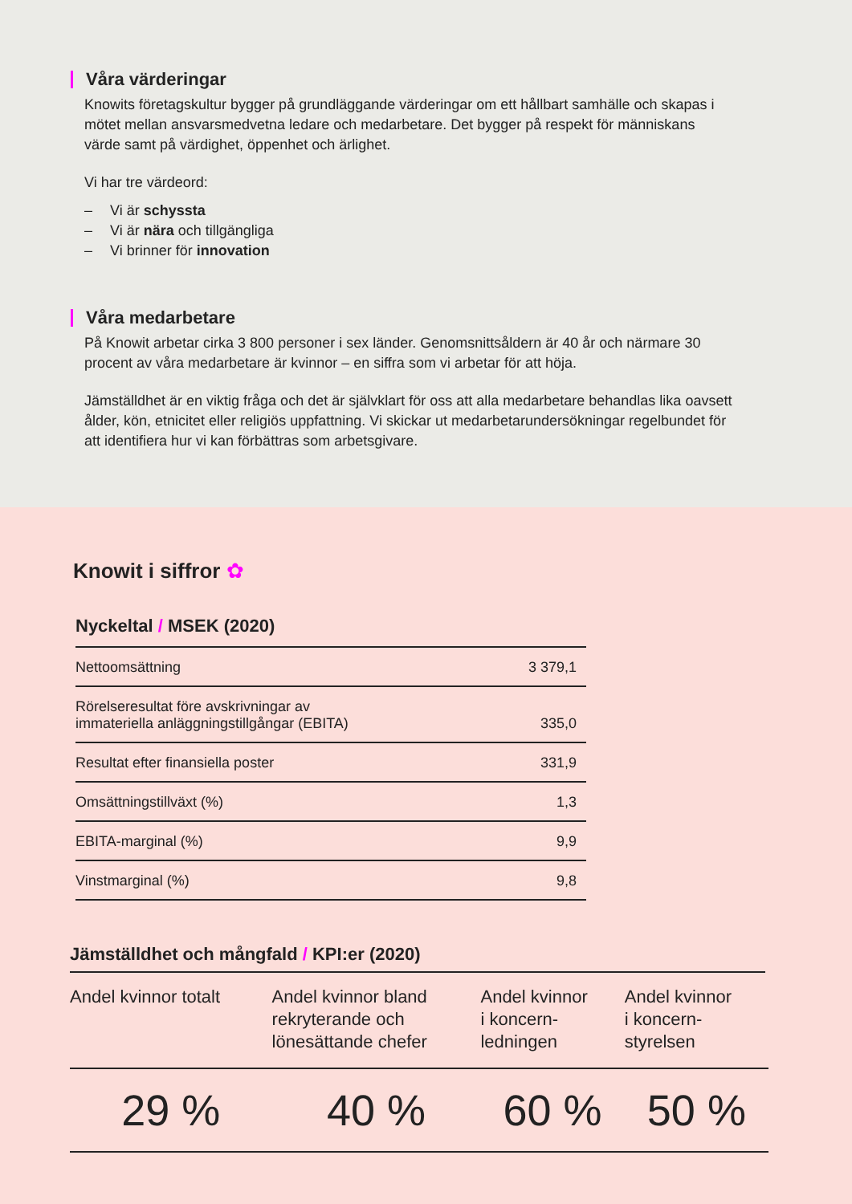Våra värderingar
Knowits företagskultur bygger på grundläggande värderingar om ett hållbart samhälle och skapas i mötet mellan ansvarsmedvetna ledare och medarbetare. Det bygger på respekt för människans värde samt på värdighet, öppenhet och ärlighet.
Vi har tre värdeord:
– Vi är schyssta
– Vi är nära och tillgängliga
– Vi brinner för innovation
Våra medarbetare
På Knowit arbetar cirka 3 800 personer i sex länder. Genomsnittsåldern är 40 år och närmare 30 procent av våra medarbetare är kvinnor – en siffra som vi arbetar för att höja.
Jämställdhet är en viktig fråga och det är självklart för oss att alla medarbetare behandlas lika oavsett ålder, kön, etnicitet eller religiös uppfattning. Vi skickar ut medarbetarundersökningar regelbundet för att identifiera hur vi kan förbättras som arbetsgivare.
Knowit i siffror ✿
Nyckeltal / MSEK (2020)
| Nettoomsättning | 3 379,1 |
| Rörelseresultat före avskrivningar av immateriella anläggningstillgångar (EBITA) | 335,0 |
| Resultat efter finansiella poster | 331,9 |
| Omsättningstillväxt (%) | 1,3 |
| EBITA-marginal (%) | 9,9 |
| Vinstmarginal (%) | 9,8 |
Jämställdhet och mångfald / KPI:er (2020)
| Andel kvinnor totalt | Andel kvinnor bland rekryterande och lönesättande chefer | Andel kvinnor i koncern- ledningen | Andel kvinnor i koncern- styrelsen |
| --- | --- | --- | --- |
| 29 % | 40 % | 60 % | 50 % |